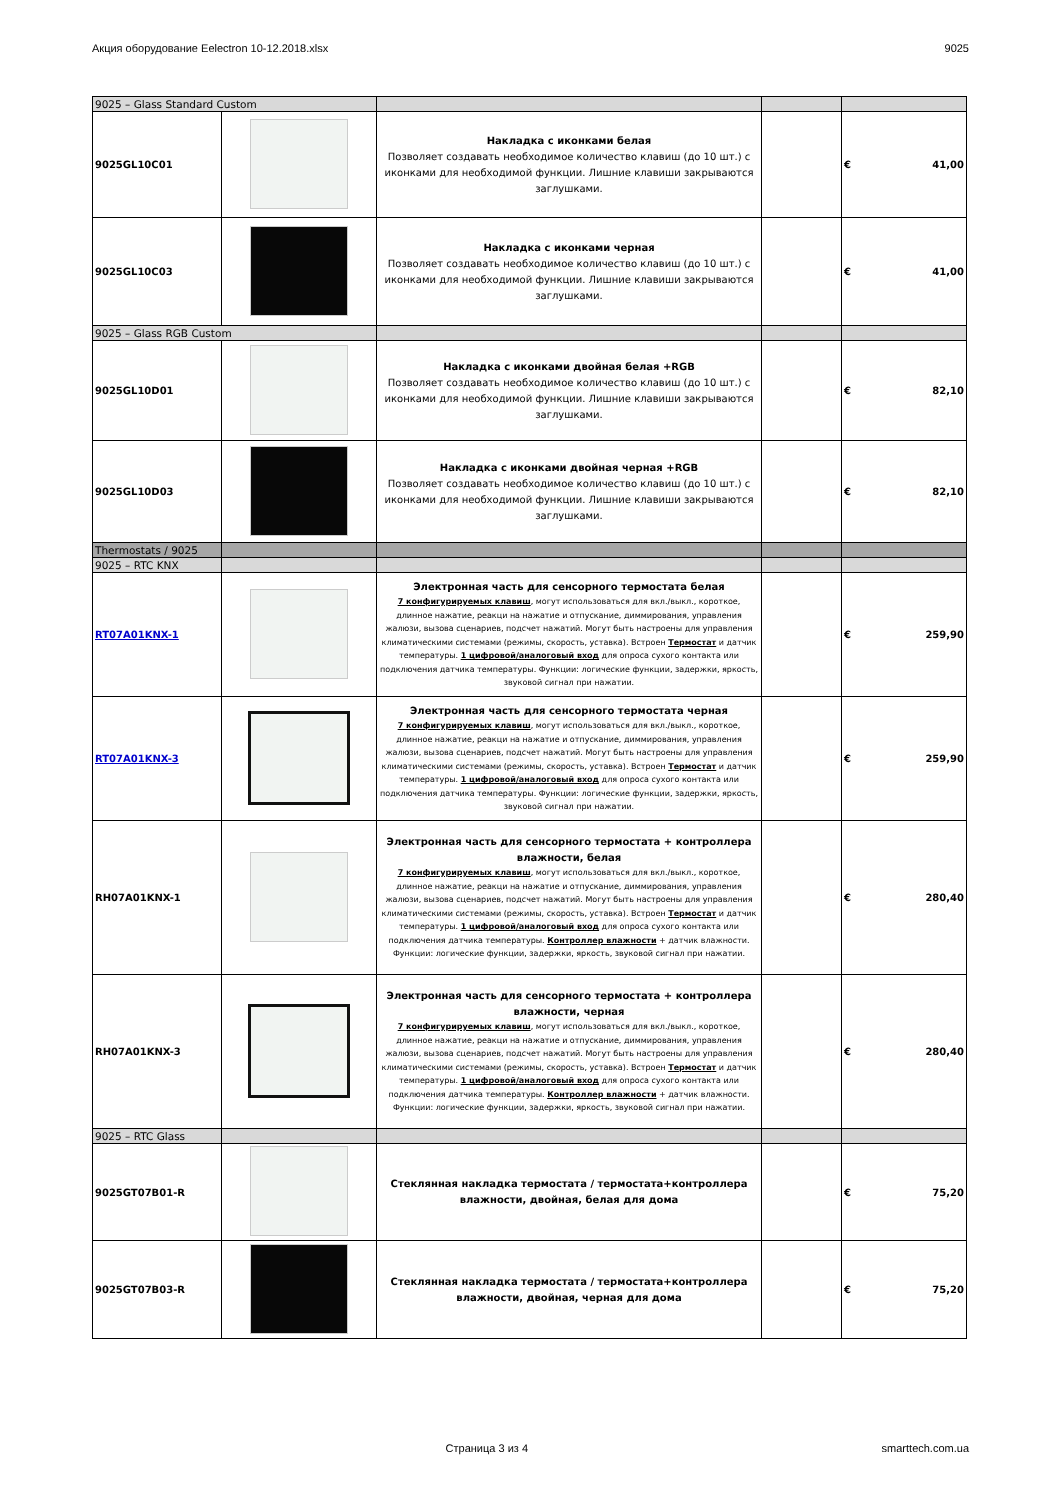Акция оборудование Eelectron 10-12.2018.xlsx 9025
| 9025 – Glass Standard Custom | | | | |
| 9025GL10C01 | | Накладка с иконками белая Позволяет создавать необходимое количество клавиш (до 10 шт.) с иконками для необходимой функции. Лишние клавиши закрываются заглушками. | | € 41,00 |
| 9025GL10C03 | | Накладка с иконками черная Позволяет создавать необходимое количество клавиш (до 10 шт.) с иконками для необходимой функции. Лишние клавиши закрываются заглушками. | | € 41,00 |
| 9025 – Glass RGB Custom | | | | |
| 9025GL10D01 | | Накладка с иконками двойная белая +RGB Позволяет создавать необходимое количество клавиш (до 10 шт.) с иконками для необходимой функции. Лишние клавиши закрываются заглушками. | | € 82,10 |
| 9025GL10D03 | | Накладка с иконками двойная черная +RGB Позволяет создавать необходимое количество клавиш (до 10 шт.) с иконками для необходимой функции. Лишние клавиши закрываются заглушками. | | € 82,10 |
| Thermostats / 9025 | | | | |
| 9025 – RTC KNX | | | | |
| RT07A01KNX-1 | | Электронная часть для сенсорного термостата белая 7 конфигурируемых клавиш , могут использоваться для вкл./выкл., короткое, длинное нажатие, реакци на нажатие и отпускание, диммирования, управления жалюзи, вызова сценариев, подсчет нажатий. Могут быть настроены для управления климатическими системами (режимы, скорость, уставка). Встроен Термостат и датчик температуры. 1 цифровой/аналоговый вход для опроса сухого контакта или подключения датчика температуры. Функции: логические функции, задержки, яркость, звуковой сигнал при нажатии. | | € 259,90 |
| RT07A01KNX-3 | | Электронная часть для сенсорного термостата черная 7 конфигурируемых клавиш , могут использоваться для вкл./выкл., короткое, длинное нажатие, реакци на нажатие и отпускание, диммирования, управления жалюзи, вызова сценариев, подсчет нажатий. Могут быть настроены для управления климатическими системами (режимы, скорость, уставка). Встроен Термостат и датчик температуры. 1 цифровой/аналоговый вход для опроса сухого контакта или подключения датчика температуры. Функции: логические функции, задержки, яркость, звуковой сигнал при нажатии. | | € 259,90 |
| RH07A01KNX-1 | | Электронная часть для сенсорного термостата + контроллера влажности, белая 7 конфигурируемых клавиш , могут использоваться для вкл./выкл., короткое, длинное нажатие, реакци на нажатие и отпускание, диммирования, управления жалюзи, вызова сценариев, подсчет нажатий. Могут быть настроены для управления климатическими системами (режимы, скорость, уставка). Встроен Термостат и датчик температуры. 1 цифровой/аналоговый вход для опроса сухого контакта или подключения датчика температуры. Контроллер влажности + датчик влажности. Функции: логические функции, задержки, яркость, звуковой сигнал при нажатии. | | € 280,40 |
| RH07A01KNX-3 | | Электронная часть для сенсорного термостата + контроллера влажности, черная 7 конфигурируемых клавиш , могут использоваться для вкл./выкл., короткое, длинное нажатие, реакци на нажатие и отпускание, диммирования, управления жалюзи, вызова сценариев, подсчет нажатий. Могут быть настроены для управления климатическими системами (режимы, скорость, уставка). Встроен Термостат и датчик температуры. 1 цифровой/аналоговый вход для опроса сухого контакта или подключения датчика температуры. Контроллер влажности + датчик влажности. Функции: логические функции, задержки, яркость, звуковой сигнал при нажатии. | | € 280,40 |
| 9025 – RTC Glass | | | | |
| 9025GT07B01-R | | Стеклянная накладка термостата / термостата+контроллера влажности, двойная, белая для дома | | € 75,20 |
| 9025GT07B03-R | | Стеклянная накладка термостата / термостата+контроллера влажности, двойная, черная для дома | | € 75,20 |
Страница 3 из 4 smarttech.com.ua